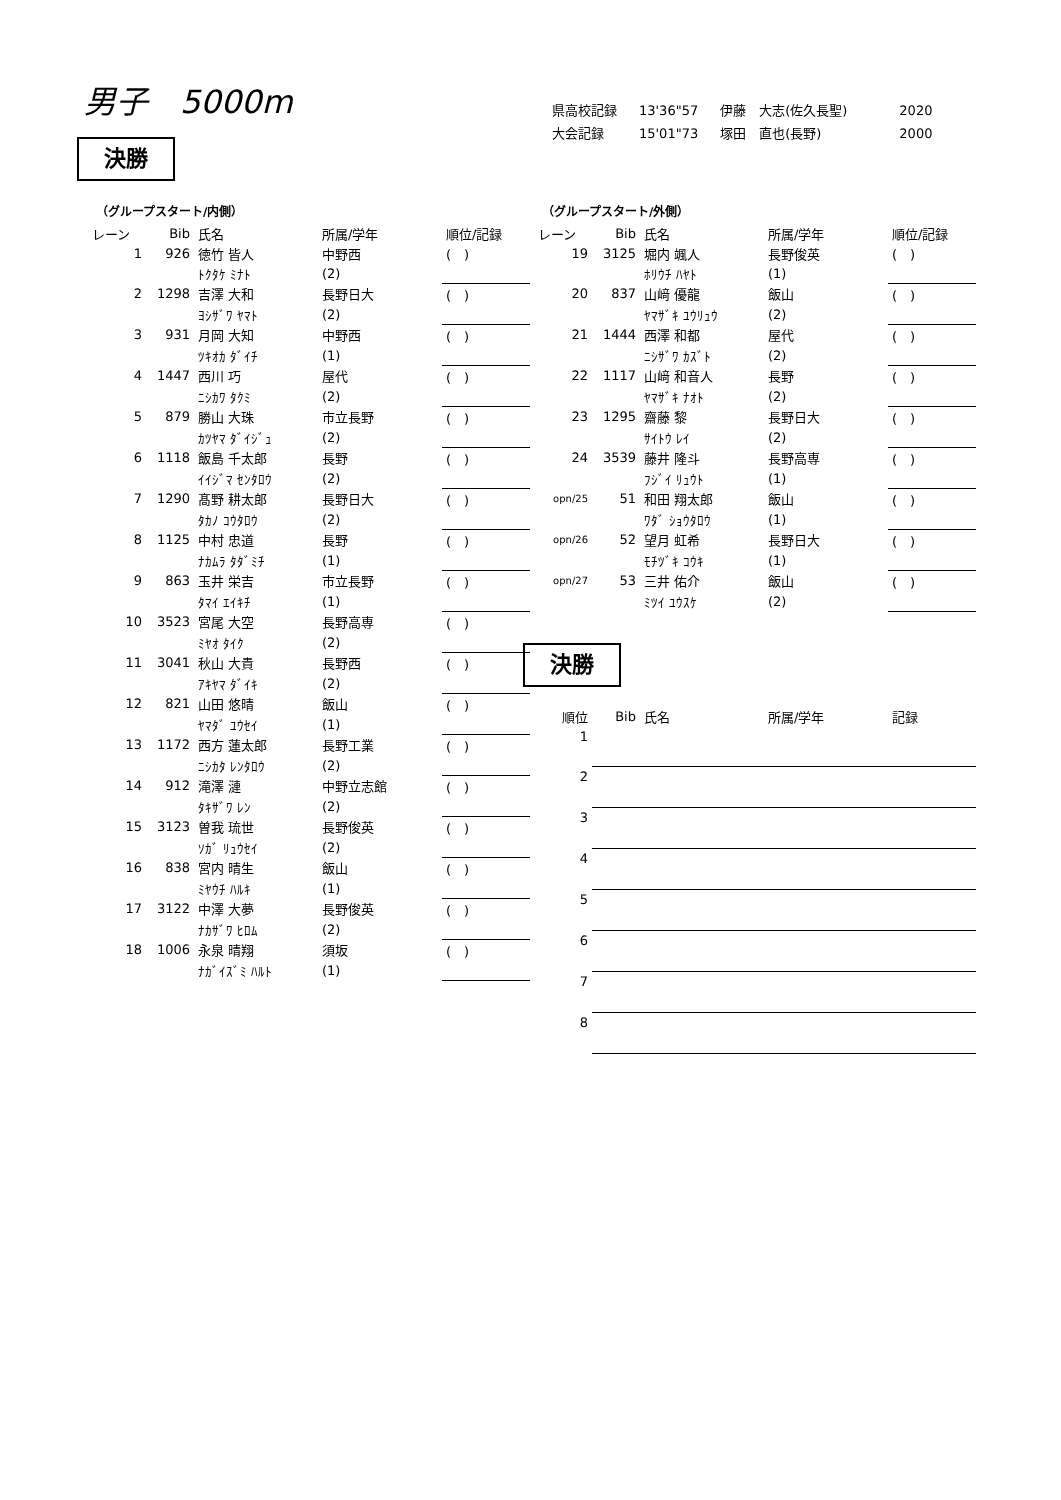男子　5000m
| 県高校記録 | 13'36"57 | 伊藤 大志(佐久長聖) | 2020 |
| 大会記録 | 15'01"73 | 塚田 直也(長野) | 2000 |
決勝
（グループスタート/内側）
| レーン | Bib | 氏名 | 所属/学年 | 順位/記録 |
| --- | --- | --- | --- | --- |
| 1 | 926 | 徳竹 皆人 | 中野西 | ( ) |
| | | ﾄｸﾀｹ ﾐﾅﾄ | (2) | |
| 2 | 1298 | 吉澤 大和 | 長野日大 | ( ) |
| | | ﾖｼｻﾞﾜ ﾔﾏﾄ | (2) | |
| 3 | 931 | 月岡 大知 | 中野西 | ( ) |
| | | ﾂｷｵｶ ﾀﾞｲﾁ | (1) | |
| 4 | 1447 | 西川 巧 | 屋代 | ( ) |
| | | ﾆｼｶﾜ ﾀｸﾐ | (2) | |
| 5 | 879 | 勝山 大珠 | 市立長野 | ( ) |
| | | ｶﾂﾔﾏ ﾀﾞｲｼﾞｭ | (2) | |
| 6 | 1118 | 飯島 千太郎 | 長野 | ( ) |
| | | ｲｲｼﾞﾏ ｾﾝﾀﾛｳ | (2) | |
| 7 | 1290 | 髙野 耕太郎 | 長野日大 | ( ) |
| | | ﾀｶﾉ ｺｳﾀﾛｳ | (2) | |
| 8 | 1125 | 中村 忠道 | 長野 | ( ) |
| | | ﾅｶﾑﾗ ﾀﾀﾞﾐﾁ | (1) | |
| 9 | 863 | 玉井 栄吉 | 市立長野 | ( ) |
| | | ﾀﾏｲ ｴｲｷﾁ | (1) | |
| 10 | 3523 | 宮尾 大空 | 長野高専 | ( ) |
| | | ﾐﾔｵ ﾀｲｸ | (2) | |
| 11 | 3041 | 秋山 大貴 | 長野西 | ( ) |
| | | ｱｷﾔﾏ ﾀﾞｲｷ | (2) | |
| 12 | 821 | 山田 悠晴 | 飯山 | ( ) |
| | | ﾔﾏﾀﾞ ﾕｳｾｲ | (1) | |
| 13 | 1172 | 西方 蓮太郎 | 長野工業 | ( ) |
| | | ﾆｼｶﾀ ﾚﾝﾀﾛｳ | (2) | |
| 14 | 912 | 滝澤 漣 | 中野立志館 | ( ) |
| | | ﾀｷｻﾞﾜ ﾚﾝ | (2) | |
| 15 | 3123 | 曽我 琉世 | 長野俊英 | ( ) |
| | | ｿｶﾞ ﾘｭｳｾｲ | (2) | |
| 16 | 838 | 宮内 晴生 | 飯山 | ( ) |
| | | ﾐﾔｳﾁ ﾊﾙｷ | (1) | |
| 17 | 3122 | 中澤 大夢 | 長野俊英 | ( ) |
| | | ﾅｶｻﾞﾜ ﾋﾛﾑ | (2) | |
| 18 | 1006 | 永泉 晴翔 | 須坂 | ( ) |
| | | ﾅｶﾞｲｽﾞﾐ ﾊﾙﾄ | (1) | |
（グループスタート/外側）
| レーン | Bib | 氏名 | 所属/学年 | 順位/記録 |
| --- | --- | --- | --- | --- |
| 19 | 3125 | 堀内 颯人 | 長野俊英 | ( ) |
| | | ﾎﾘｳﾁ ﾊﾔﾄ | (1) | |
| 20 | 837 | 山﨑 優龍 | 飯山 | ( ) |
| | | ﾔﾏｻﾞｷ ﾕｳﾘｭｳ | (2) | |
| 21 | 1444 | 西澤 和都 | 屋代 | ( ) |
| | | ﾆｼｻﾞﾜ ｶｽﾞﾄ | (2) | |
| 22 | 1117 | 山﨑 和音人 | 長野 | ( ) |
| | | ﾔﾏｻﾞｷ ﾅｵﾄ | (2) | |
| 23 | 1295 | 齋藤 黎 | 長野日大 | ( ) |
| | | ｻｲﾄｳ ﾚｲ | (2) | |
| 24 | 3539 | 藤井 隆斗 | 長野高専 | ( ) |
| | | ﾌｼﾞｲ ﾘｭｳﾄ | (1) | |
| opn/25 | 51 | 和田 翔太郎 | 飯山 | ( ) |
| | | ﾜﾀﾞ ｼｮｳﾀﾛｳ | (1) | |
| opn/26 | 52 | 望月 虹希 | 長野日大 | ( ) |
| | | ﾓﾁﾂﾞｷ ｺｳｷ | (1) | |
| opn/27 | 53 | 三井 佑介 | 飯山 | ( ) |
| | | ﾐﾂｲ ﾕｳｽｹ | (2) | |
決勝
| 順位 | Bib | 氏名 | 所属/学年 | 記録 |
| --- | --- | --- | --- | --- |
| 1 | | | | |
| 2 | | | | |
| 3 | | | | |
| 4 | | | | |
| 5 | | | | |
| 6 | | | | |
| 7 | | | | |
| 8 | | | | |